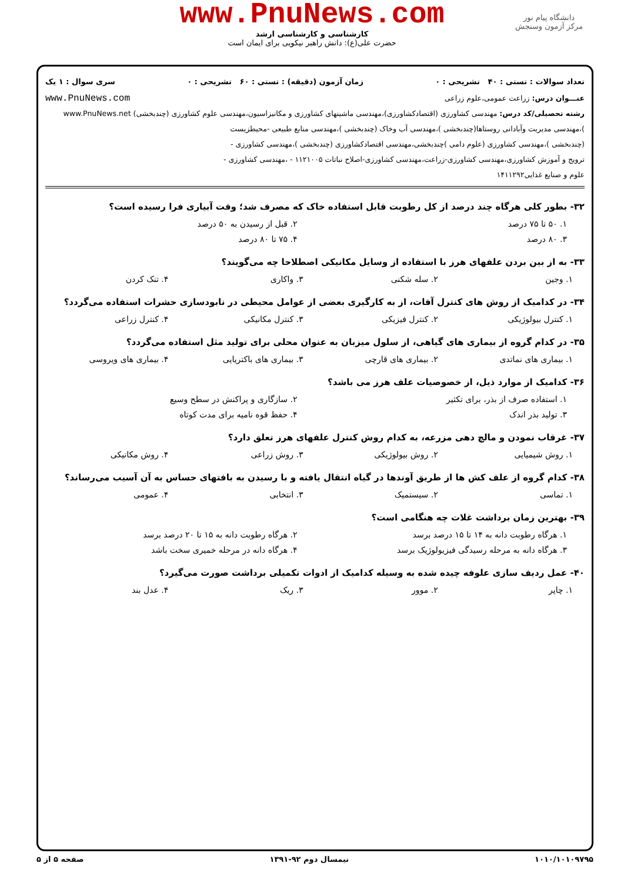دانشگاه پیام نور
مرکز آزمون وسنجش
www.PnuNews.com
کارشناسی و کارشناسی ارشد
حضرت علی(ع): دانش راهبر نیکویی برای ایمان است
تعداد سوالات : تستی : ۴۰ تشریحی : ۰ زمان آزمون (دقیقه) : تستی : ۶۰ تشریحی : ۰ سری سوال : ۱ یک
عنـــوان درس: زراعت عمومی،علوم زراعی www.PnuNews.com
رشته تحصیلی/کد درس: مهندسی کشاورزی (اقتصادکشاورزی)،مهندسی ماشینهای کشاورزی و مکانیزاسیون،مهندسی علوم کشاورزی (چندبخشی) www.PnuNews.net
)،مهندسی مدیریت وآبادانی روستاها(چندبخشی )،مهندسی آب وخاک (چندبخشی )،مهندسی منابع طبیعی -محیطزیست
(چندبخشی )،مهندسی کشاورزی (علوم دامی )چندبخشی،مهندسی اقتصادکشاورزی (چندبخشی )،مهندسی کشاورزی -
ترویج و آموزش کشاورزی،مهندسی کشاورزی-زراعت،مهندسی کشاورزی-اصلاح نباتات ۱۱۲۱۰۰۵ - ،مهندسی کشاورزی -
علوم و صنایع غذایی۱۴۱۱۲۹۲
۳۲- بطور کلی هرگاه چند درصد از کل رطوبت قابل استفاده خاک که مصرف شد؛ وقت آبیاری فرا رسیده است؟
۱. ۵۰ تا ۷۵ درصد ۲. قبل از رسیدن به ۵۰ درصد
۳. ۸۰ درصد ۴. ۷۵ تا ۸۰ درصد
۳۳- به از بین بردن علفهای هرز با استفاده از وسایل مکانیکی اصطلاحا چه می‌گویند؟
۱. وجین ۲. سله شکنی ۳. واکاری ۴. تنک کردن
۳۴- در کدامیک از روش های کنترل آفات، از به کارگیری بعضی از عوامل محیطی در نابودسازی حشرات استفاده می‌گردد؟
۱. کنترل بیولوژیکی ۲. کنترل فیزیکی ۳. کنترل مکانیکی ۴. کنترل زراعی
۳۵- در کدام گروه از بیماری های گیاهی، از سلول میزبان به عنوان محلی برای تولید مثل استفاده می‌گردد؟
۱. بیماری های نماتدی ۲. بیماری های قارچی ۳. بیماری های باکتریایی ۴. بیماری های ویروسی
۳۶- کدامیک از موارد ذیل، از خصوصیات علف هرز می باشد؟
۱. استفاده صرف از بذر، برای تکثیر ۲. سازگاری و پراکنش در سطح وسیع
۳. تولید بذر اندک ۴. حفظ قوه نامیه برای مدت کوتاه
۳۷- غرقاب نمودن و مالچ دهی مزرعه، به کدام روش کنترل علفهای هرز تعلق دارد؟
۱. روش شیمیایی ۲. روش بیولوژیکی ۳. روش زراعی ۴. روش مکانیکی
۳۸- کدام گروه از علف کش ها از طریق آوندها در گیاه انتقال یافته و با رسیدن به بافتهای حساس به آن آسیب می‌رساند؟
۱. تماسی ۲. سیستمیک ۳. انتخابی ۴. عمومی
۳۹- بهترین زمان برداشت غلات چه هنگامی است؟
۱. هرگاه رطوبت دانه به ۱۴ تا ۱۵ درصد برسد ۲. هرگاه رطوبت دانه به ۱۵ تا ۲۰ درصد برسد
۳. هرگاه دانه به مرحله رسیدگی فیزیولوژیک برسد ۴. هرگاه دانه در مرحله خمیری سخت باشد
۴۰- عمل ردیف سازی علوفه چیده شده به وسیله کدامیک از ادوات تکمیلی برداشت صورت می‌گیرد؟
۱. چاپر ۲. موور ۳. ریک ۴. عدل بند
۱۰۱۰/۱۰۱۰۹۷۹۵ نیمسال دوم ۹۲-۱۳۹۱ صفحه ۵ از ۵